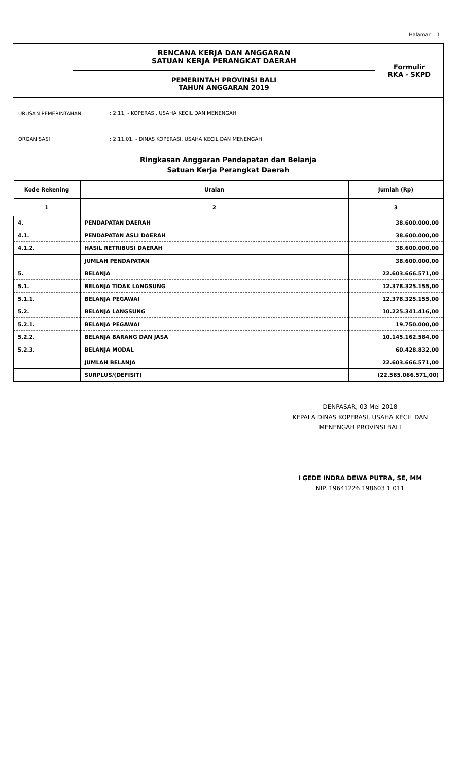Halaman : 1
| | RENCANA KERJA DAN ANGGARAN SATUAN KERJA PERANGKAT DAERAH | Formulir RKA - SKPD |
| | PEMERINTAH PROVINSI BALI TAHUN ANGGARAN 2019 | |
| URUSAN PEMERINTAHAN | : 2.11. - KOPERASI, USAHA KECIL DAN MENENGAH |
| ORGANISASI | : 2.11.01. - DINAS KOPERASI, USAHA KECIL DAN MENENGAH |
Ringkasan Anggaran Pendapatan dan Belanja
Satuan Kerja Perangkat Daerah
| Kode Rekening | Uraian | Jumlah (Rp) |
| --- | --- | --- |
| 1 | 2 | 3 |
| 4. | PENDAPATAN DAERAH | 38.600.000,00 |
| 4.1. | PENDAPATAN ASLI DAERAH | 38.600.000,00 |
| 4.1.2. | HASIL RETRIBUSI DAERAH | 38.600.000,00 |
| | JUMLAH PENDAPATAN | 38.600.000,00 |
| 5. | BELANJA | 22.603.666.571,00 |
| 5.1. | BELANJA TIDAK LANGSUNG | 12.378.325.155,00 |
| 5.1.1. | BELANJA PEGAWAI | 12.378.325.155,00 |
| 5.2. | BELANJA LANGSUNG | 10.225.341.416,00 |
| 5.2.1. | BELANJA PEGAWAI | 19.750.000,00 |
| 5.2.2. | BELANJA BARANG DAN JASA | 10.145.162.584,00 |
| 5.2.3. | BELANJA MODAL | 60.428.832,00 |
| | JUMLAH BELANJA | 22.603.666.571,00 |
| | SURPLUS/(DEFISIT) | (22.565.066.571,00) |
DENPASAR, 03 Mei 2018
KEPALA DINAS KOPERASI, USAHA KECIL DAN MENENGAH PROVINSI BALI
I GEDE INDRA DEWA PUTRA, SE, MM
NIP. 19641226 198603 1 011